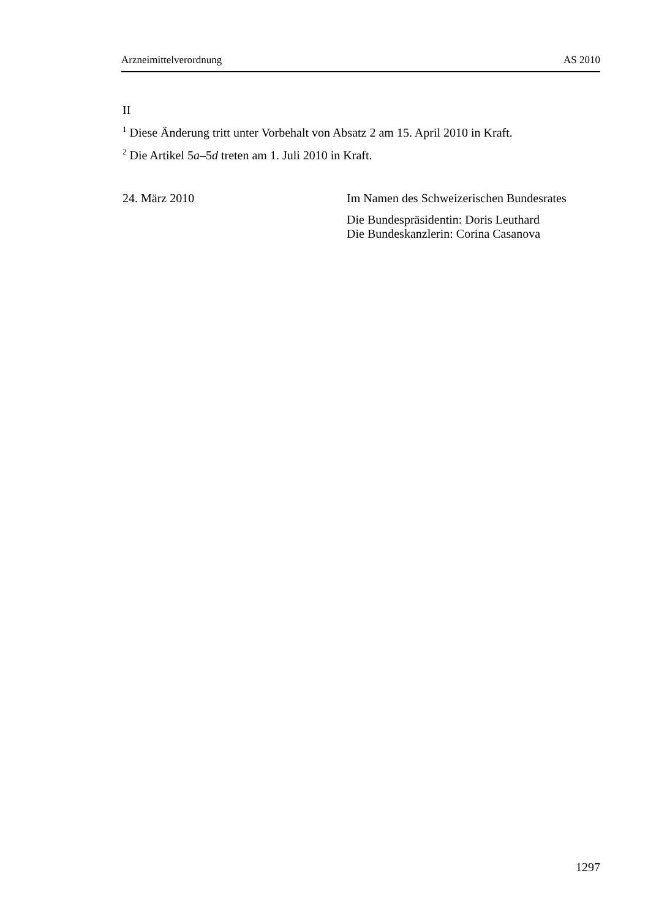Arzneimittelverordnung AS 2010
II
<sup>1</sup> Diese Änderung tritt unter Vorbehalt von Absatz 2 am 15. April 2010 in Kraft.
<sup>2</sup> Die Artikel 5a–5d treten am 1. Juli 2010 in Kraft.
24. März 2010 Im Namen des Schweizerischen Bundesrates
Die Bundespräsidentin: Doris Leuthard
Die Bundeskanzlerin: Corina Casanova
1297